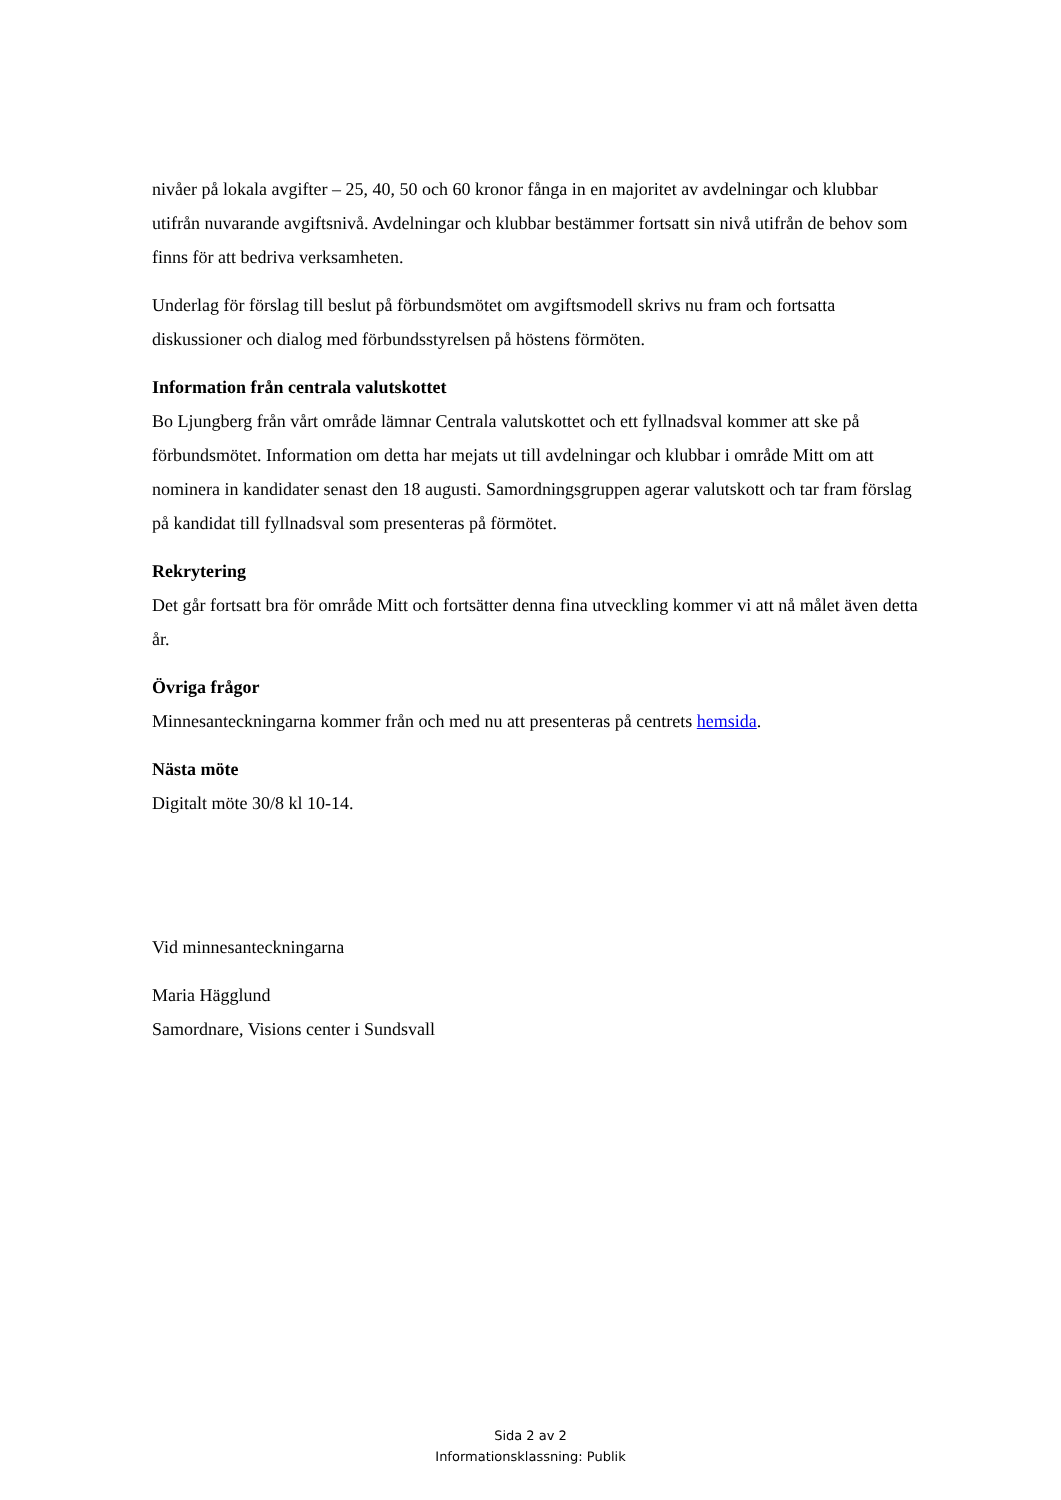nivåer på lokala avgifter – 25, 40, 50 och 60 kronor fånga in en majoritet av avdelningar och klubbar utifrån nuvarande avgiftsnivå. Avdelningar och klubbar bestämmer fortsatt sin nivå utifrån de behov som finns för att bedriva verksamheten.
Underlag för förslag till beslut på förbundsmötet om avgiftsmodell skrivs nu fram och fortsatta diskussioner och dialog med förbundsstyrelsen på höstens förmöten.
Information från centrala valutskottet
Bo Ljungberg från vårt område lämnar Centrala valutskottet och ett fyllnadsval kommer att ske på förbundsmötet. Information om detta har mejats ut till avdelningar och klubbar i område Mitt om att nominera in kandidater senast den 18 augusti. Samordningsgruppen agerar valutskott och tar fram förslag på kandidat till fyllnadsval som presenteras på förmötet.
Rekrytering
Det går fortsatt bra för område Mitt och fortsätter denna fina utveckling kommer vi att nå målet även detta år.
Övriga frågor
Minnesanteckningarna kommer från och med nu att presenteras på centrets hemsida.
Nästa möte
Digitalt möte 30/8 kl 10-14.
Vid minnesanteckningarna
Maria Hägglund
Samordnare, Visions center i Sundsvall
Sida 2 av 2
Informationsklassning: Publik